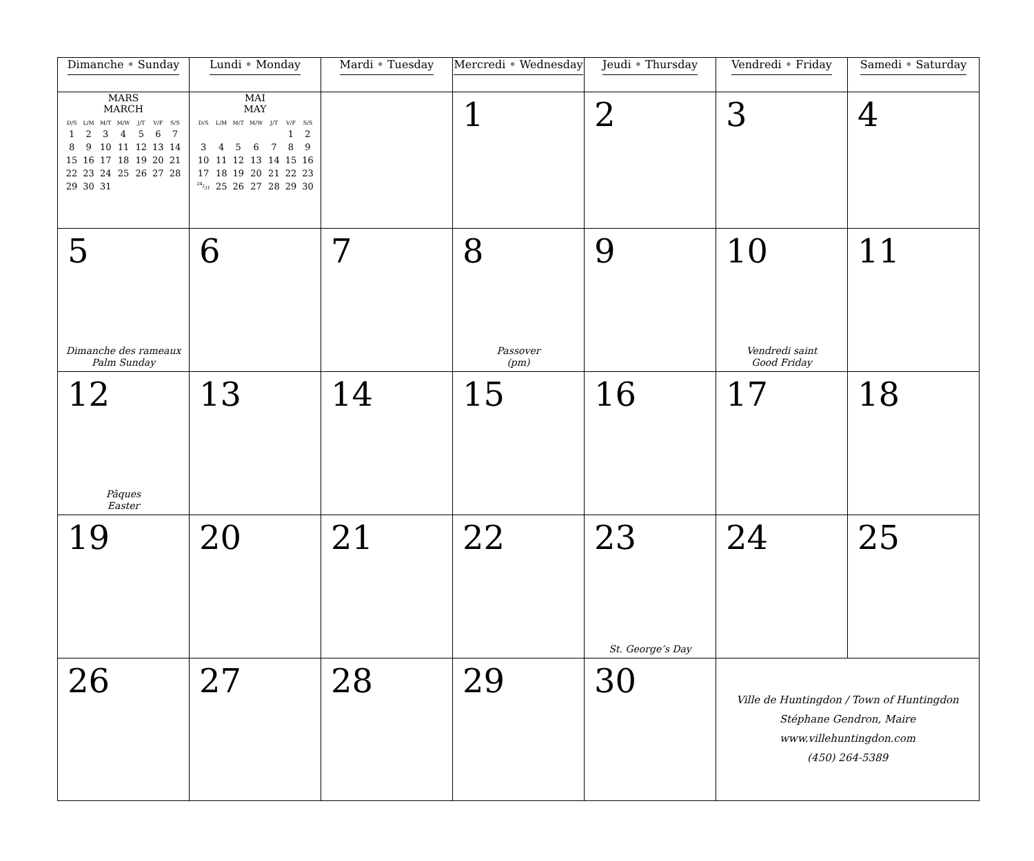| Dimanche • Sunday | Lundi • Monday | Mardi • Tuesday | Mercredi • Wednesday | Jeudi • Thursday | Vendredi • Friday | Samedi • Saturday |
| --- | --- | --- | --- | --- | --- | --- |
| MARS MARCH / D/S / L/M / M/T / M/W / J/T / V/F / S/S / / 1 / 2 / 3 / 4 / 5 / 6 / 7 / / 8 / 9 / 10 / 11 / 12 / 13 / 14 / / 15 / 16 / 17 / 18 / 19 / 20 / 21 / / 22 / 23 / 24 / 25 / 26 / 27 / 28 / / 29 / 30 / 31 / / / / / | MAI MAY / D/S / L/M / M/T / M/W / J/T / V/F / S/S / / / / / / / 1 / 2 / / 3 / 4 / 5 / 6 / 7 / 8 / 9 / / 10 / 11 / 12 / 13 / 14 / 15 / 16 / / 17 / 18 / 19 / 20 / 21 / 22 / 23 / / 24/31 / 25 / 26 / 27 / 28 / 29 / 30 / | | 1 | 2 | 3 | 4 |
| 5 Dimanche des rameaux Palm Sunday | 6 | 7 | 8 Passover (pm) | 9 | 10 Vendredi saint Good Friday | 11 |
| 12 Pâques Easter | 13 | 14 | 15 | 16 | 17 | 18 |
| 19 | 20 | 21 | 22 | 23 St. George’s Day | 24 | 25 |
| 26 | 27 | 28 | 29 | 30 | Ville de Huntingdon / Town of Huntingdon Stéphane Gendron, Maire www.villehuntingdon.com (450) 264-5389 | |